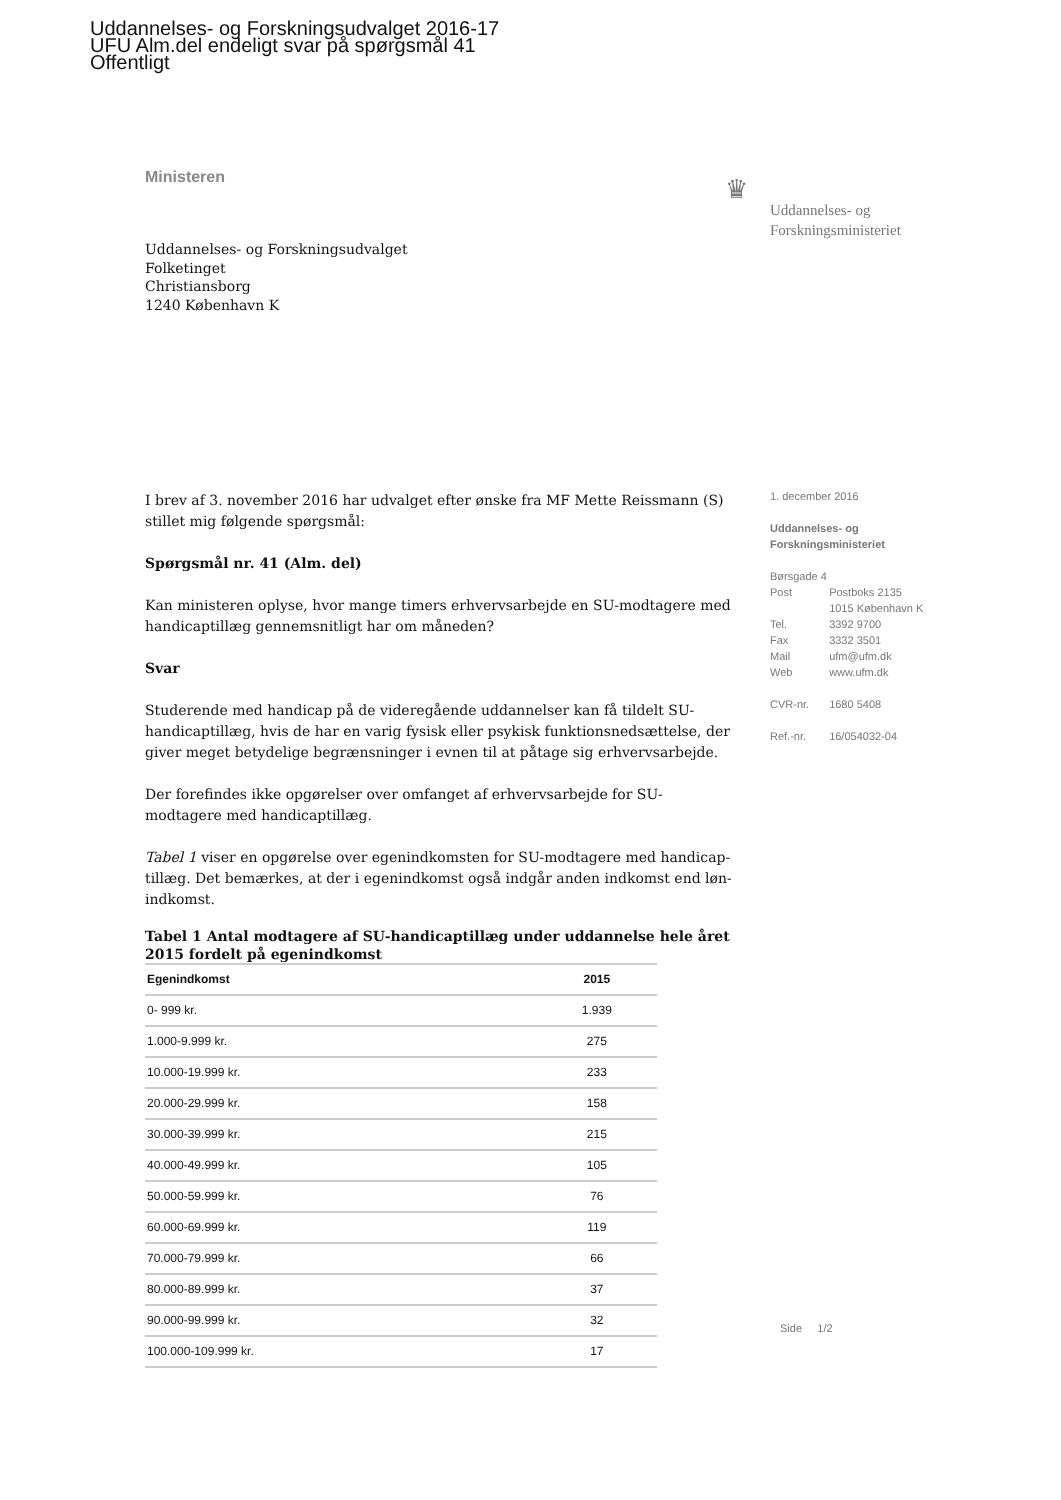Uddannelses- og Forskningsudvalget 2016-17
UFU Alm.del endeligt svar på spørgsmål 41
Offentligt
Ministeren
♛
Uddannelses- og
Forskningsministeriet
Uddannelses- og Forskningsudvalget
Folketinget
Christiansborg
1240 København K
I brev af 3. november 2016 har udvalget efter ønske fra MF Mette Reissmann (S) stillet mig følgende spørgsmål:
Spørgsmål nr. 41 (Alm. del)
Kan ministeren oplyse, hvor mange timers erhvervsarbejde en SU-modtagere med handicaptillæg gennemsnitligt har om måneden?
Svar
Studerende med handicap på de videregående uddannelser kan få tildelt SU-handicaptillæg, hvis de har en varig fysisk eller psykisk funktionsnedsættelse, der giver meget betydelige begrænsninger i evnen til at påtage sig erhvervsarbejde.
Der forefindes ikke opgørelser over omfanget af erhvervsarbejde for SU-modtagere med handicaptillæg.
Tabel 1 viser en opgørelse over egenindkomsten for SU-modtagere med handicap-tillæg. Det bemærkes, at der i egenindkomst også indgår anden indkomst end løn-indkomst.
Tabel 1 Antal modtagere af SU-handicaptillæg under uddannelse hele året 2015 fordelt på egenindkomst
| Egenindkomst | 2015 |
| --- | --- |
| 0- 999 kr. | 1.939 |
| 1.000-9.999 kr. | 275 |
| 10.000-19.999 kr. | 233 |
| 20.000-29.999 kr. | 158 |
| 30.000-39.999 kr. | 215 |
| 40.000-49.999 kr. | 105 |
| 50.000-59.999 kr. | 76 |
| 60.000-69.999 kr. | 119 |
| 70.000-79.999 kr. | 66 |
| 80.000-89.999 kr. | 37 |
| 90.000-99.999 kr. | 32 |
| 100.000-109.999 kr. | 17 |
1. december 2016
Uddannelses- og
Forskningsministeriet
| Børsgade 4 | |
| Post | Postboks 2135 |
| | 1015 København K |
| Tel. | 3392 9700 |
| Fax | 3332 3501 |
| Mail | ufm@ufm.dk |
| Web | www.ufm.dk |
| CVR-nr. | 1680 5408 |
| Ref.-nr. | 16/054032-04 |
Side 1/2